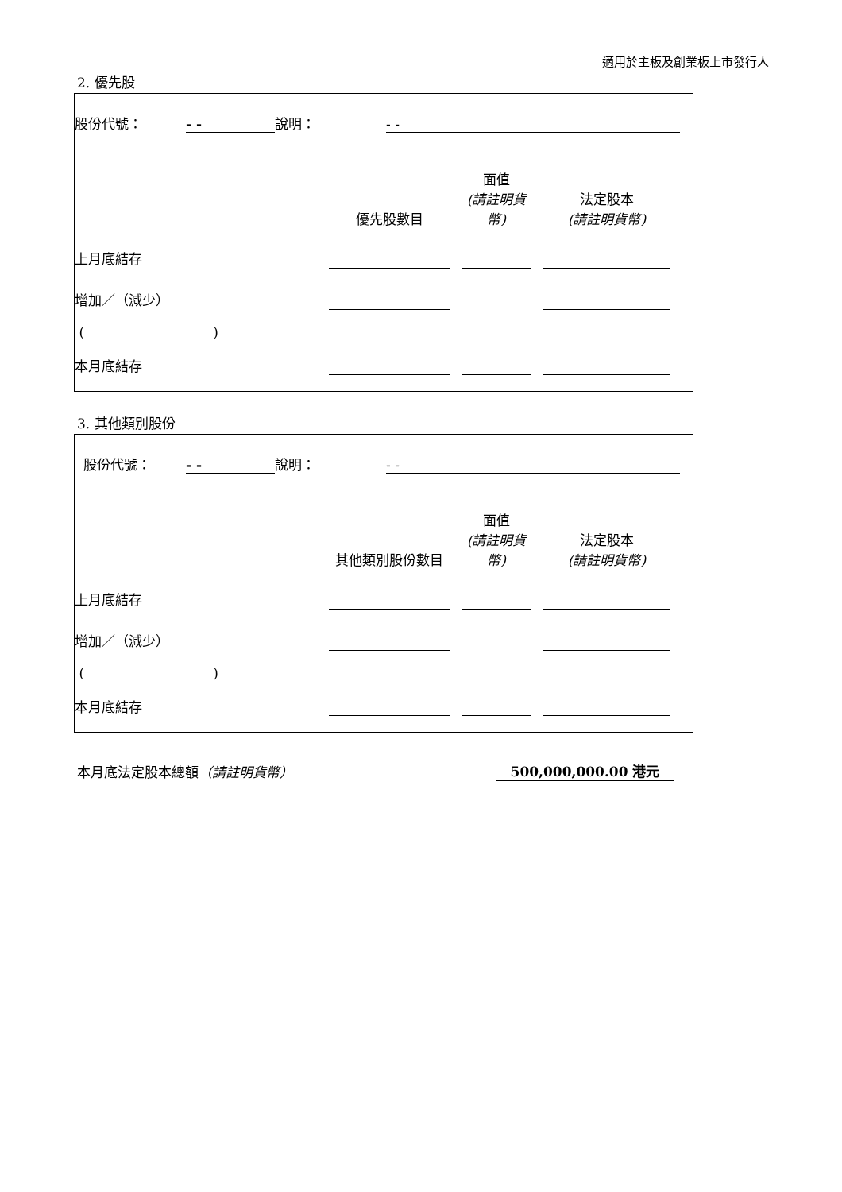適用於主板及創業板上市發行人
2. 優先股
| 股份代號： | - - | 說明： | - - | |
| | 優先股數目 | | 面值 (請註明貨幣) | | 法定股本 (請註明貨幣) | |
| 上月底結存 | | | | | | |
| 增加／（減少） | | | | | | |
| ( ) | | | | | | |
| 本月底結存 | | | | | | |
3. 其他類別股份
| 股份代號： | - - | 說明： | - - | |
| | 其他類別股份數目 | | 面值 (請註明貨幣) | | 法定股本 (請註明貨幣) | |
| 上月底結存 | | | | | | |
| 增加／（減少） | | | | | | |
| ( ) | | | | | | |
| 本月底結存 | | | | | | |
| 本月底法定股本總額 （請註明貨幣） | 500,000,000.00 港元 |